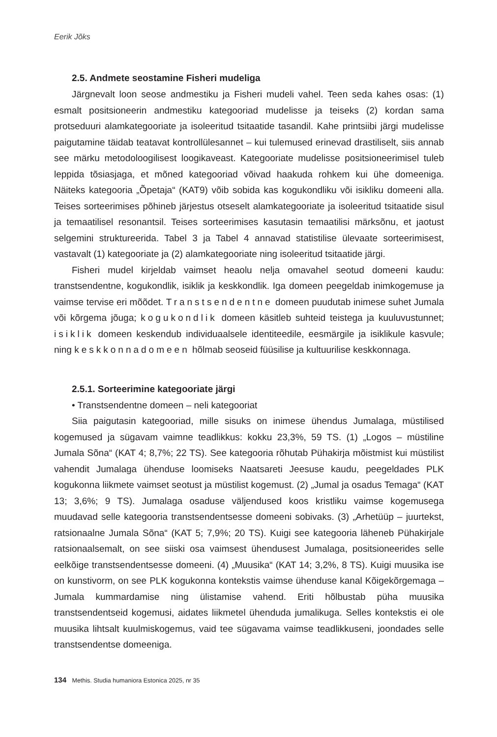Eerik Jõks
2.5. Andmete seostamine Fisheri mudeliga
Järgnevalt loon seose andmestiku ja Fisheri mudeli vahel. Teen seda kahes osas: (1) esmalt positsioneerin andmestiku kategooriad mudelisse ja teiseks (2) kordan sama protseduuri alamkategooriate ja isoleeritud tsitaatide tasandil. Kahe printsiibi järgi mudelisse paigutamine täidab teatavat kontrollülesannet – kui tulemused erine­vad drastiliselt, siis annab see märku metodoloogilisest loogikaveast. Kategooriate mudelisse positsioneerimisel tuleb leppida tõsiasjaga, et mõned kategooriad võivad haakuda rohkem kui ühe domeeniga. Näiteks kategooria „Õpetaja“ (KAT9) võib sobida kas kogukondliku või isikliku domeeni alla. Teises sorteerimises põhineb järjestus otseselt alamkategooriate ja isoleeritud tsitaatide sisul ja temaatilisel resonantsil. Teises sorteerimises kasutasin temaatilisi märksõnu, et jaotust selgemini struktureeri­da. Tabel 3 ja Tabel 4 annavad statistilise ülevaate sorteerimisest, vastavalt (1) kate­gooriate ja (2) alamkategooriate ning isoleeritud tsitaatide järgi.
Fisheri mudel kirjeldab vaimset heaolu nelja omavahel seotud domeeni kaudu: transtsendentne, kogukondlik, isiklik ja keskkondlik. Iga domeen peegeldab inimkoge­muse ja vaimse tervise eri mõõdet. Transtsendentne domeen puudutab inimese suhet Jumala või kõrgema jõuga; kogukondlik domeen käsitleb suhteid teistega ja kuuluvustunnet; isiklik domeen keskendub individuaalsele identiteedile, eesmär­gile ja isiklikule kasvule; ning keskkonnadomeen hõlmab seoseid füüsilise ja kultuurilise keskkonnaga.
2.5.1. Sorteerimine kategooriate järgi
• Transtsendentne domeen – neli kategooriat
Siia paigutasin kategooriad, mille sisuks on inimese ühendus Jumalaga, müstilised kogemused ja sügavam vaimne teadlikkus: kokku 23,3%, 59 TS. (1) „Logos – müstiline Jumala Sõna“ (KAT 4; 8,7%; 22 TS). See kategooria rõhutab Pühakirja mõistmist kui müstilist vahendit Jumalaga ühenduse loomiseks Naatsareti Jeesuse kaudu, peegelda­des PLK kogukonna liikmete vaimset seotust ja müstilist kogemust. (2) „Jumal ja osa­dus Temaga“ (KAT 13; 3,6%; 9 TS). Jumalaga osaduse väljendused koos kristliku vaimse kogemusega muudavad selle kategooria transtsendentsesse domeeni sobivaks. (3) „Arhetüüp – juurtekst, ratsionaalne Jumala Sõna“ (KAT 5; 7,9%; 20 TS). Kuigi see kate­gooria läheneb Pühakirjale ratsionaalsemalt, on see siiski osa vaimsest ühendusest Jumalaga, positsioneerides selle eelkõige transtsendentsesse domeeni. (4) „Muusika“ (KAT 14; 3,2%, 8 TS). Kuigi muusika ise on kunstivorm, on see PLK kogukonna kontekstis vaimse ühenduse kanal Kõigekõrgemaga – Jumala kummardamise ning ülistamise vahend. Eriti hõlbustab püha muusika transtsendentseid kogemusi, aidates liikmetel ühenduda jumalikuga. Selles kontekstis ei ole muusika lihtsalt kuulmiskogemus, vaid tee sügavama vaimse teadlikkuseni, joondades selle transtsendentse domeeniga.
134 Methis. Studia humaniora Estonica 2025, nr 35